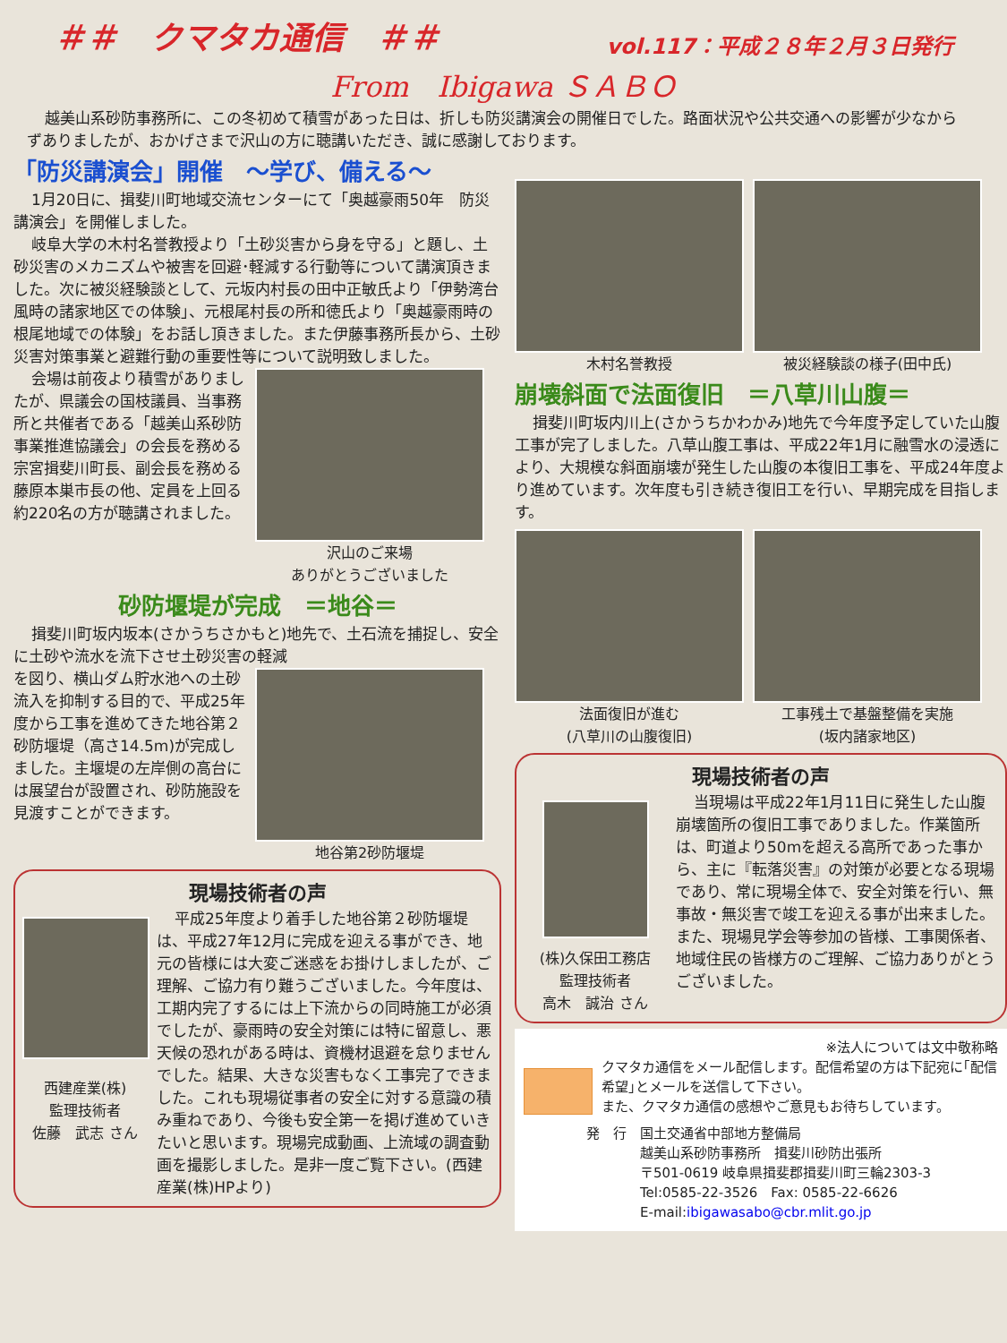＃＃　クマタカ通信　＃＃ vol.117：平成２８年２月３日発行
From　Ibigawa ＳＡＢＯ
越美山系砂防事務所に、この冬初めて積雪があった日は、折しも防災講演会の開催日でした。路面状況や公共交通への影響が少なからずありましたが、おかげさまで沢山の方に聴講いただき、誠に感謝しております。
「防災講演会」開催　～学び、備える～
1月20日に、揖斐川町地域交流センターにて「奥越豪雨50年　防災講演会」を開催しました。
岐阜大学の木村名誉教授より「土砂災害から身を守る」と題し、土砂災害のメカニズムや被害を回避･軽減する行動等について講演頂きました。次に被災経験談として、元坂内村長の田中正敏氏より「伊勢湾台風時の諸家地区での体験」、元根尾村長の所和徳氏より「奥越豪雨時の根尾地域での体験」をお話し頂きました。また伊藤事務所長から、土砂災害対策事業と避難行動の重要性等について説明致しました。
会場は前夜より積雪がありましたが、県議会の国枝議員、当事務所と共催者である「越美山系砂防事業推進協議会」の会長を務める宗宮揖斐川町長、副会長を務める藤原本巣市長の他、定員を上回る約220名の方が聴講されました。
沢山のご来場
ありがとうございました
砂防堰堤が完成　＝地谷＝
揖斐川町坂内坂本(さかうちさかもと)地先で、土石流を捕捉し、安全に土砂や流水を流下させ土砂災害の軽減
を図り、横山ダム貯水池への土砂流入を抑制する目的で、平成25年度から工事を進めてきた地谷第２砂防堰堤（高さ14.5m)が完成しました。主堰堤の左岸側の高台には展望台が設置され、砂防施設を見渡すことができます。
地谷第2砂防堰堤
現場技術者の声
西建産業(株)
監理技術者
佐藤　武志 さん
平成25年度より着手した地谷第２砂防堰堤は、平成27年12月に完成を迎える事ができ、地元の皆様には大変ご迷惑をお掛けしましたが、ご理解、ご協力有り難うございました。今年度は、工期内完了するには上下流からの同時施工が必須でしたが、豪雨時の安全対策には特に留意し、悪天候の恐れがある時は、資機材退避を怠りませんでした。結果、大きな災害もなく工事完了できました。これも現場従事者の安全に対する意識の積み重ねであり、今後も安全第一を掲げ進めていきたいと思います。現場完成動画、上流域の調査動画を撮影しました。是非一度ご覧下さい。(西建産業(株)HPより)
木村名誉教授 被災経験談の様子(田中氏)
崩壊斜面で法面復旧　＝八草川山腹＝
揖斐川町坂内川上(さかうちかわかみ)地先で今年度予定していた山腹工事が完了しました。八草山腹工事は、平成22年1月に融雪水の浸透により、大規模な斜面崩壊が発生した山腹の本復旧工事を、平成24年度より進めています。次年度も引き続き復旧工を行い、早期完成を目指します。
法面復旧が進む
(八草川の山腹復旧)
工事残土で基盤整備を実施
(坂内諸家地区)
現場技術者の声
(株)久保田工務店
監理技術者
高木　誠治 さん
当現場は平成22年1月11日に発生した山腹崩壊箇所の復旧工事でありました。作業箇所は、町道より50mを超える高所であった事から、主に『転落災害』の対策が必要となる現場であり、常に現場全体で、安全対策を行い、無事故・無災害で竣工を迎える事が出来ました。また、現場見学会等参加の皆様、工事関係者、地域住民の皆様方のご理解、ご協力ありがとうございました。
※法人については文中敬称略
クマタカ通信をメール配信します。配信希望の方は下記宛に｢配信希望｣とメールを送信して下さい。
また、クマタカ通信の感想やご意見もお待ちしています。
発　行　国土交通省中部地方整備局
　　　　越美山系砂防事務所　揖斐川砂防出張所
　　　　〒501-0619 岐阜県揖斐郡揖斐川町三輪2303-3
　　　　Tel:0585-22-3526　Fax: 0585-22-6626
　　　　E-mail:ibigawasabo@cbr.mlit.go.jp